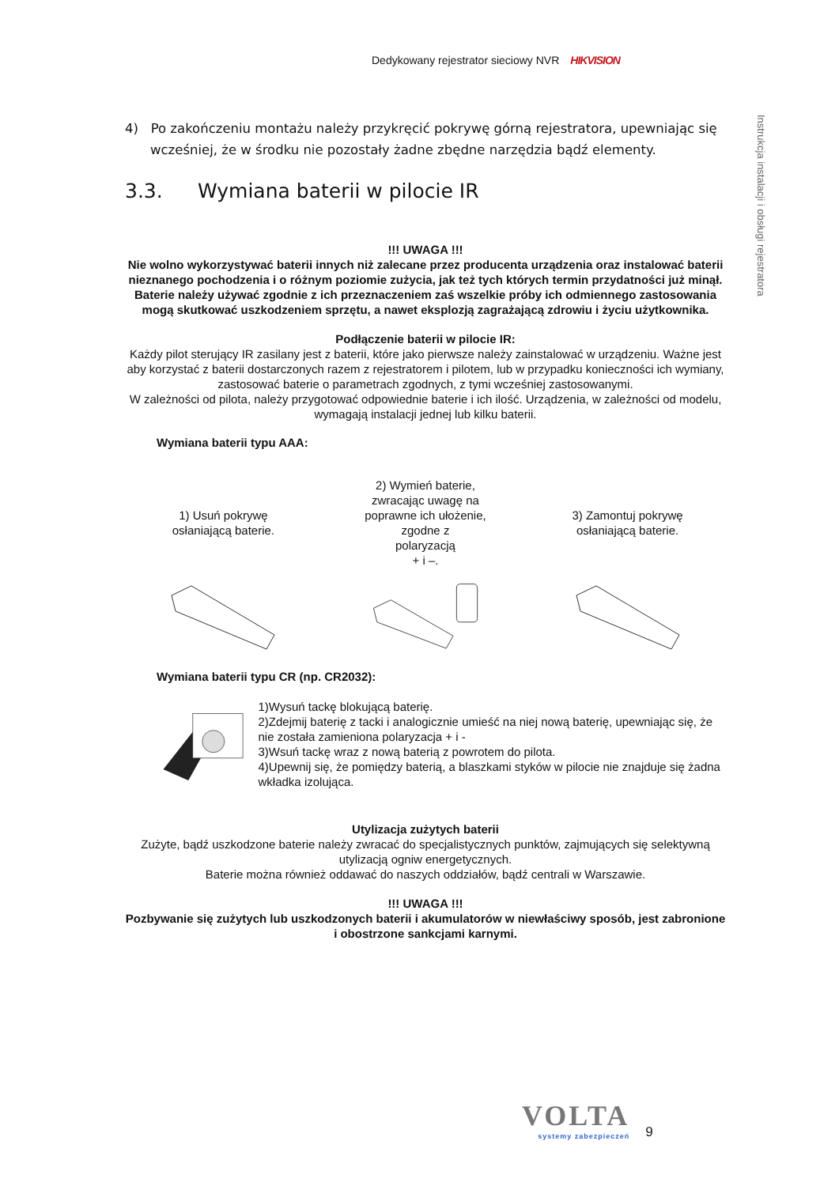Dedykowany rejestrator sieciowy NVR HIKVISION
Instrukcja instalacji i obsługi rejestratora
4) Po zakończeniu montażu należy przykręcić pokrywę górną rejestratora, upewniając się wcześniej, że w środku nie pozostały żadne zbędne narzędzia bądź elementy.
3.3. Wymiana baterii w pilocie IR
!!! UWAGA !!!
Nie wolno wykorzystywać baterii innych niż zalecane przez producenta urządzenia oraz instalować baterii nieznanego pochodzenia i o różnym poziomie zużycia, jak też tych których termin przydatności już minął. Baterie należy używać zgodnie z ich przeznaczeniem zaś wszelkie próby ich odmiennego zastosowania mogą skutkować uszkodzeniem sprzętu, a nawet eksplozją zagrażającą zdrowiu i życiu użytkownika.
Podłączenie baterii w pilocie IR:
Każdy pilot sterujący IR zasilany jest z baterii, które jako pierwsze należy zainstalować w urządzeniu. Ważne jest aby korzystać z baterii dostarczonych razem z rejestratorem i pilotem, lub w przypadku konieczności ich wymiany, zastosować baterie o parametrach zgodnych, z tymi wcześniej zastosowanymi.
W zależności od pilota, należy przygotować odpowiednie baterie i ich ilość. Urządzenia, w zależności od modelu, wymagają instalacji jednej lub kilku baterii.
Wymiana baterii typu AAA:
1) Usuń pokrywę
osłaniającą baterie.
2) Wymień baterie,
zwracając uwagę na
poprawne ich ułożenie,
zgodne z
polaryzacją
+ i –.
3) Zamontuj pokrywę
osłaniającą baterie.
Wymiana baterii typu CR (np. CR2032):
1)Wysuń tackę blokującą baterię.
2)Zdejmij baterię z tacki i analogicznie umieść na niej nową baterię, upewniając się, że nie została zamieniona polaryzacja + i -
3)Wsuń tackę wraz z nową baterią z powrotem do pilota.
4)Upewnij się, że pomiędzy baterią, a blaszkami styków w pilocie nie znajduje się żadna wkładka izolująca.
Utylizacja zużytych baterii
Zużyte, bądź uszkodzone baterie należy zwracać do specjalistycznych punktów, zajmujących się selektywną utylizacją ogniw energetycznych.
Baterie można również oddawać do naszych oddziałów, bądź centrali w Warszawie.
!!! UWAGA !!!
Pozbywanie się zużytych lub uszkodzonych baterii i akumulatorów w niewłaściwy sposób, jest zabronione i obostrzone sankcjami karnymi.
VOLTA
systemy zabezpieczeń
9